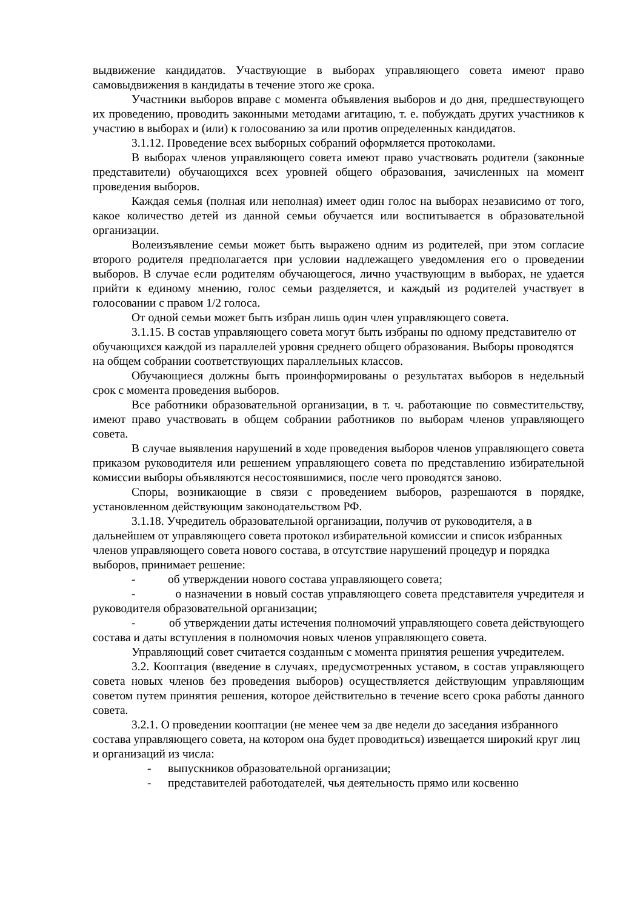выдвижение кандидатов. Участвующие в выборах управляющего совета имеют право самовыдвижения в кандидаты в течение этого же срока.
Участники выборов вправе с момента объявления выборов и до дня, предшествующего их проведению, проводить законными методами агитацию, т. е. побуждать других участников к участию в выборах и (или) к голосованию за или против определенных кандидатов.
3.1.12. Проведение всех выборных собраний оформляется протоколами.
В выборах членов управляющего совета имеют право участвовать родители (законные представители) обучающихся всех уровней общего образования, зачисленных на момент проведения выборов.
Каждая семья (полная или неполная) имеет один голос на выборах независимо от того, какое количество детей из данной семьи обучается или воспитывается в образовательной организации.
Волеизъявление семьи может быть выражено одним из родителей, при этом согласие второго родителя предполагается при условии надлежащего уведомления его о проведении выборов. В случае если родителям обучающегося, лично участвующим в выборах, не удается прийти к единому мнению, голос семьи разделяется, и каждый из родителей участвует в голосовании с правом 1/2 голоса.
От одной семьи может быть избран лишь один член управляющего совета.
3.1.15. В состав управляющего совета могут быть избраны по одному представителю от обучающихся каждой из параллелей уровня среднего общего образования. Выборы проводятся на общем собрании соответствующих параллельных классов.
Обучающиеся должны быть проинформированы о результатах выборов в недельный срок с момента проведения выборов.
Все работники образовательной организации, в т. ч. работающие по совместительству, имеют право участвовать в общем собрании работников по выборам членов управляющего совета.
В случае выявления нарушений в ходе проведения выборов членов управляющего совета приказом руководителя или решением управляющего совета по представлению избирательной комиссии выборы объявляются несостоявшимися, после чего проводятся заново.
Споры, возникающие в связи с проведением выборов, разрешаются в порядке, установленном действующим законодательством РФ.
3.1.18. Учредитель образовательной организации, получив от руководителя, а в дальнейшем от управляющего совета протокол избирательной комиссии и список избранных членов управляющего совета нового состава, в отсутствие нарушений процедур и порядка выборов, принимает решение:
- об утверждении нового состава управляющего совета;
- о назначении в новый состав управляющего совета представителя учредителя и руководителя образовательной организации;
- об утверждении даты истечения полномочий управляющего совета действующего состава и даты вступления в полномочия новых членов управляющего совета.
Управляющий совет считается созданным с момента принятия решения учредителем.
3.2. Кооптация (введение в случаях, предусмотренных уставом, в состав управляющего совета новых членов без проведения выборов) осуществляется действующим управляющим советом путем принятия решения, которое действительно в течение всего срока работы данного совета.
3.2.1. О проведении кооптации (не менее чем за две недели до заседания избранного состава управляющего совета, на котором она будет проводиться) извещается широкий круг лиц и организаций из числа:
- выпускников образовательной организации;
- представителей работодателей, чья деятельность прямо или косвенно